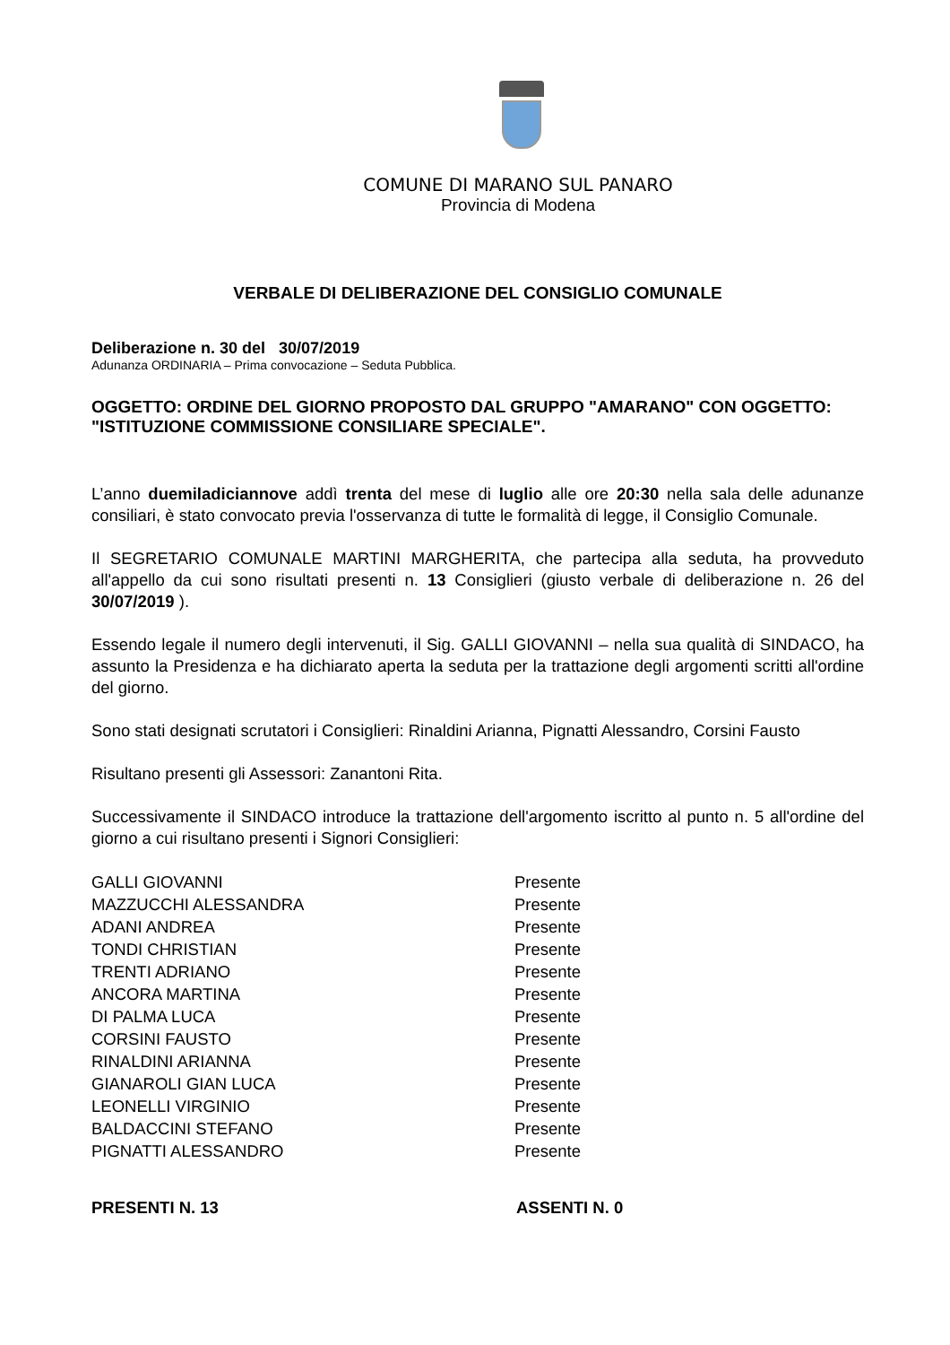COMUNE DI MARANO SUL PANARO
Provincia di Modena
VERBALE DI DELIBERAZIONE DEL CONSIGLIO COMUNALE
Deliberazione n. 30 del 30/07/2019
Adunanza ORDINARIA – Prima convocazione – Seduta Pubblica.
OGGETTO: ORDINE DEL GIORNO PROPOSTO DAL GRUPPO "AMARANO" CON OGGETTO: "ISTITUZIONE COMMISSIONE CONSILIARE SPECIALE".
L’anno duemiladiciannove addì trenta del mese di luglio alle ore 20:30 nella sala delle adunanze consiliari, è stato convocato previa l'osservanza di tutte le formalità di legge, il Consiglio Comunale.
Il SEGRETARIO COMUNALE MARTINI MARGHERITA, che partecipa alla seduta, ha provveduto all'appello da cui sono risultati presenti n. 13 Consiglieri (giusto verbale di deliberazione n. 26 del 30/07/2019 ).
Essendo legale il numero degli intervenuti, il Sig. GALLI GIOVANNI – nella sua qualità di SINDACO, ha assunto la Presidenza e ha dichiarato aperta la seduta per la trattazione degli argomenti scritti all'ordine del giorno.
Sono stati designati scrutatori i Consiglieri: Rinaldini Arianna, Pignatti Alessandro, Corsini Fausto
Risultano presenti gli Assessori: Zanantoni Rita.
Successivamente il SINDACO introduce la trattazione dell'argomento iscritto al punto n. 5 all'ordine del giorno a cui risultano presenti i Signori Consiglieri:
| GALLI GIOVANNI | Presente |
| MAZZUCCHI ALESSANDRA | Presente |
| ADANI ANDREA | Presente |
| TONDI CHRISTIAN | Presente |
| TRENTI ADRIANO | Presente |
| ANCORA MARTINA | Presente |
| DI PALMA LUCA | Presente |
| CORSINI FAUSTO | Presente |
| RINALDINI ARIANNA | Presente |
| GIANAROLI GIAN LUCA | Presente |
| LEONELLI VIRGINIO | Presente |
| BALDACCINI STEFANO | Presente |
| PIGNATTI ALESSANDRO | Presente |
PRESENTI N. 13 ASSENTI N. 0